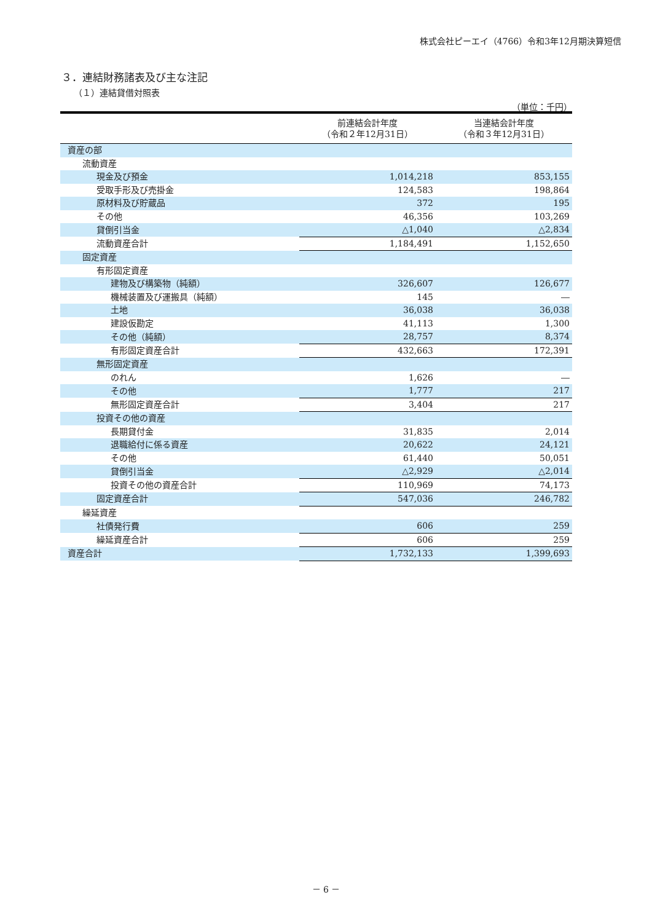株式会社ピーエイ（4766）令和3年12月期決算短信
３．連結財務諸表及び主な注記
（１）連結貸借対照表
（単位：千円）
| | 前連結会計年度 （令和２年12月31日） | 当連結会計年度 （令和３年12月31日） |
| --- | --- | --- |
| 資産の部 | | |
| 流動資産 | | |
| 現金及び預金 | 1,014,218 | 853,155 |
| 受取手形及び売掛金 | 124,583 | 198,864 |
| 原材料及び貯蔵品 | 372 | 195 |
| その他 | 46,356 | 103,269 |
| 貸倒引当金 | △1,040 | △2,834 |
| 流動資産合計 | 1,184,491 | 1,152,650 |
| 固定資産 | | |
| 有形固定資産 | | |
| 建物及び構築物（純額） | 326,607 | 126,677 |
| 機械装置及び運搬具（純額） | 145 | ― |
| 土地 | 36,038 | 36,038 |
| 建設仮勘定 | 41,113 | 1,300 |
| その他（純額） | 28,757 | 8,374 |
| 有形固定資産合計 | 432,663 | 172,391 |
| 無形固定資産 | | |
| のれん | 1,626 | ― |
| その他 | 1,777 | 217 |
| 無形固定資産合計 | 3,404 | 217 |
| 投資その他の資産 | | |
| 長期貸付金 | 31,835 | 2,014 |
| 退職給付に係る資産 | 20,622 | 24,121 |
| その他 | 61,440 | 50,051 |
| 貸倒引当金 | △2,929 | △2,014 |
| 投資その他の資産合計 | 110,969 | 74,173 |
| 固定資産合計 | 547,036 | 246,782 |
| 繰延資産 | | |
| 社債発行費 | 606 | 259 |
| 繰延資産合計 | 606 | 259 |
| 資産合計 | 1,732,133 | 1,399,693 |
－ 6 －